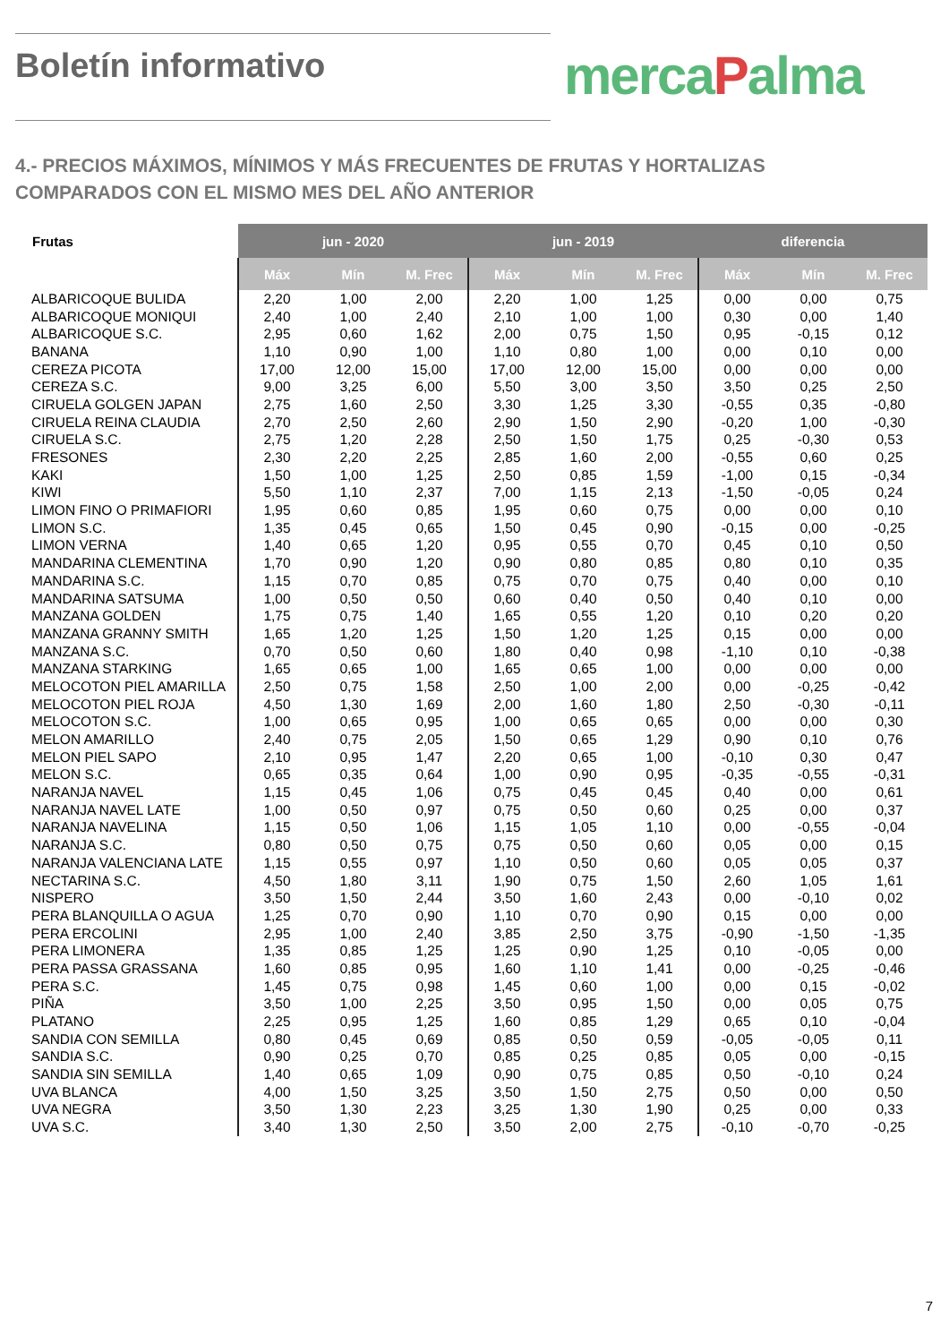Boletín informativo mercaPalma
4.- PRECIOS MÁXIMOS, MÍNIMOS Y MÁS FRECUENTES DE FRUTAS Y HORTALIZAS
COMPARADOS CON EL MISMO MES DEL AÑO ANTERIOR
| Frutas | jun - 2020 | | | jun - 2019 | | | diferencia | | |
| --- | --- | --- | --- | --- | --- | --- | --- | --- | --- |
| | Máx | Mín | M. Frec | Máx | Mín | M. Frec | Máx | Mín | M. Frec |
| ALBARICOQUE BULIDA | 2,20 | 1,00 | 2,00 | 2,20 | 1,00 | 1,25 | 0,00 | 0,00 | 0,75 |
| ALBARICOQUE MONIQUI | 2,40 | 1,00 | 2,40 | 2,10 | 1,00 | 1,00 | 0,30 | 0,00 | 1,40 |
| ALBARICOQUE S.C. | 2,95 | 0,60 | 1,62 | 2,00 | 0,75 | 1,50 | 0,95 | -0,15 | 0,12 |
| BANANA | 1,10 | 0,90 | 1,00 | 1,10 | 0,80 | 1,00 | 0,00 | 0,10 | 0,00 |
| CEREZA PICOTA | 17,00 | 12,00 | 15,00 | 17,00 | 12,00 | 15,00 | 0,00 | 0,00 | 0,00 |
| CEREZA S.C. | 9,00 | 3,25 | 6,00 | 5,50 | 3,00 | 3,50 | 3,50 | 0,25 | 2,50 |
| CIRUELA GOLGEN JAPAN | 2,75 | 1,60 | 2,50 | 3,30 | 1,25 | 3,30 | -0,55 | 0,35 | -0,80 |
| CIRUELA REINA CLAUDIA | 2,70 | 2,50 | 2,60 | 2,90 | 1,50 | 2,90 | -0,20 | 1,00 | -0,30 |
| CIRUELA S.C. | 2,75 | 1,20 | 2,28 | 2,50 | 1,50 | 1,75 | 0,25 | -0,30 | 0,53 |
| FRESONES | 2,30 | 2,20 | 2,25 | 2,85 | 1,60 | 2,00 | -0,55 | 0,60 | 0,25 |
| KAKI | 1,50 | 1,00 | 1,25 | 2,50 | 0,85 | 1,59 | -1,00 | 0,15 | -0,34 |
| KIWI | 5,50 | 1,10 | 2,37 | 7,00 | 1,15 | 2,13 | -1,50 | -0,05 | 0,24 |
| LIMON FINO O PRIMAFIORI | 1,95 | 0,60 | 0,85 | 1,95 | 0,60 | 0,75 | 0,00 | 0,00 | 0,10 |
| LIMON S.C. | 1,35 | 0,45 | 0,65 | 1,50 | 0,45 | 0,90 | -0,15 | 0,00 | -0,25 |
| LIMON VERNA | 1,40 | 0,65 | 1,20 | 0,95 | 0,55 | 0,70 | 0,45 | 0,10 | 0,50 |
| MANDARINA CLEMENTINA | 1,70 | 0,90 | 1,20 | 0,90 | 0,80 | 0,85 | 0,80 | 0,10 | 0,35 |
| MANDARINA S.C. | 1,15 | 0,70 | 0,85 | 0,75 | 0,70 | 0,75 | 0,40 | 0,00 | 0,10 |
| MANDARINA SATSUMA | 1,00 | 0,50 | 0,50 | 0,60 | 0,40 | 0,50 | 0,40 | 0,10 | 0,00 |
| MANZANA GOLDEN | 1,75 | 0,75 | 1,40 | 1,65 | 0,55 | 1,20 | 0,10 | 0,20 | 0,20 |
| MANZANA GRANNY SMITH | 1,65 | 1,20 | 1,25 | 1,50 | 1,20 | 1,25 | 0,15 | 0,00 | 0,00 |
| MANZANA S.C. | 0,70 | 0,50 | 0,60 | 1,80 | 0,40 | 0,98 | -1,10 | 0,10 | -0,38 |
| MANZANA STARKING | 1,65 | 0,65 | 1,00 | 1,65 | 0,65 | 1,00 | 0,00 | 0,00 | 0,00 |
| MELOCOTON PIEL AMARILLA | 2,50 | 0,75 | 1,58 | 2,50 | 1,00 | 2,00 | 0,00 | -0,25 | -0,42 |
| MELOCOTON PIEL ROJA | 4,50 | 1,30 | 1,69 | 2,00 | 1,60 | 1,80 | 2,50 | -0,30 | -0,11 |
| MELOCOTON S.C. | 1,00 | 0,65 | 0,95 | 1,00 | 0,65 | 0,65 | 0,00 | 0,00 | 0,30 |
| MELON AMARILLO | 2,40 | 0,75 | 2,05 | 1,50 | 0,65 | 1,29 | 0,90 | 0,10 | 0,76 |
| MELON PIEL SAPO | 2,10 | 0,95 | 1,47 | 2,20 | 0,65 | 1,00 | -0,10 | 0,30 | 0,47 |
| MELON S.C. | 0,65 | 0,35 | 0,64 | 1,00 | 0,90 | 0,95 | -0,35 | -0,55 | -0,31 |
| NARANJA NAVEL | 1,15 | 0,45 | 1,06 | 0,75 | 0,45 | 0,45 | 0,40 | 0,00 | 0,61 |
| NARANJA NAVEL LATE | 1,00 | 0,50 | 0,97 | 0,75 | 0,50 | 0,60 | 0,25 | 0,00 | 0,37 |
| NARANJA NAVELINA | 1,15 | 0,50 | 1,06 | 1,15 | 1,05 | 1,10 | 0,00 | -0,55 | -0,04 |
| NARANJA S.C. | 0,80 | 0,50 | 0,75 | 0,75 | 0,50 | 0,60 | 0,05 | 0,00 | 0,15 |
| NARANJA VALENCIANA LATE | 1,15 | 0,55 | 0,97 | 1,10 | 0,50 | 0,60 | 0,05 | 0,05 | 0,37 |
| NECTARINA S.C. | 4,50 | 1,80 | 3,11 | 1,90 | 0,75 | 1,50 | 2,60 | 1,05 | 1,61 |
| NISPERO | 3,50 | 1,50 | 2,44 | 3,50 | 1,60 | 2,43 | 0,00 | -0,10 | 0,02 |
| PERA BLANQUILLA O AGUA | 1,25 | 0,70 | 0,90 | 1,10 | 0,70 | 0,90 | 0,15 | 0,00 | 0,00 |
| PERA ERCOLINI | 2,95 | 1,00 | 2,40 | 3,85 | 2,50 | 3,75 | -0,90 | -1,50 | -1,35 |
| PERA LIMONERA | 1,35 | 0,85 | 1,25 | 1,25 | 0,90 | 1,25 | 0,10 | -0,05 | 0,00 |
| PERA PASSA GRASSANA | 1,60 | 0,85 | 0,95 | 1,60 | 1,10 | 1,41 | 0,00 | -0,25 | -0,46 |
| PERA S.C. | 1,45 | 0,75 | 0,98 | 1,45 | 0,60 | 1,00 | 0,00 | 0,15 | -0,02 |
| PIÑA | 3,50 | 1,00 | 2,25 | 3,50 | 0,95 | 1,50 | 0,00 | 0,05 | 0,75 |
| PLATANO | 2,25 | 0,95 | 1,25 | 1,60 | 0,85 | 1,29 | 0,65 | 0,10 | -0,04 |
| SANDIA CON SEMILLA | 0,80 | 0,45 | 0,69 | 0,85 | 0,50 | 0,59 | -0,05 | -0,05 | 0,11 |
| SANDIA S.C. | 0,90 | 0,25 | 0,70 | 0,85 | 0,25 | 0,85 | 0,05 | 0,00 | -0,15 |
| SANDIA SIN SEMILLA | 1,40 | 0,65 | 1,09 | 0,90 | 0,75 | 0,85 | 0,50 | -0,10 | 0,24 |
| UVA BLANCA | 4,00 | 1,50 | 3,25 | 3,50 | 1,50 | 2,75 | 0,50 | 0,00 | 0,50 |
| UVA NEGRA | 3,50 | 1,30 | 2,23 | 3,25 | 1,30 | 1,90 | 0,25 | 0,00 | 0,33 |
| UVA S.C. | 3,40 | 1,30 | 2,50 | 3,50 | 2,00 | 2,75 | -0,10 | -0,70 | -0,25 |
7